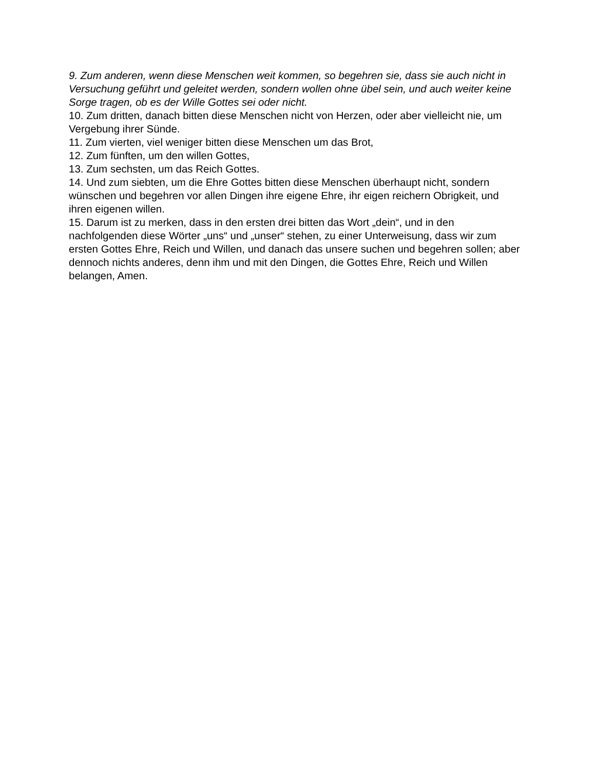9. Zum anderen, wenn diese Menschen weit kommen, so begehren sie, dass sie auch nicht in Versuchung geführt und geleitet werden, sondern wollen ohne übel sein, und auch weiter keine Sorge tragen, ob es der Wille Gottes sei oder nicht.
10. Zum dritten, danach bitten diese Menschen nicht von Herzen, oder aber vielleicht nie, um Vergebung ihrer Sünde.
11. Zum vierten, viel weniger bitten diese Menschen um das Brot,
12. Zum fünften, um den willen Gottes,
13. Zum sechsten, um das Reich Gottes.
14. Und zum siebten, um die Ehre Gottes bitten diese Menschen überhaupt nicht, sondern wünschen und begehren vor allen Dingen ihre eigene Ehre, ihr eigen reichern Obrigkeit, und ihren eigenen willen.
15. Darum ist zu merken, dass in den ersten drei bitten das Wort „dein“, und in den nachfolgenden diese Wörter „uns“ und „unser“ stehen, zu einer Unterweisung, dass wir zum ersten Gottes Ehre, Reich und Willen, und danach das unsere suchen und begehren sollen; aber dennoch nichts anderes, denn ihm und mit den Dingen, die Gottes Ehre, Reich und Willen belangen, Amen.